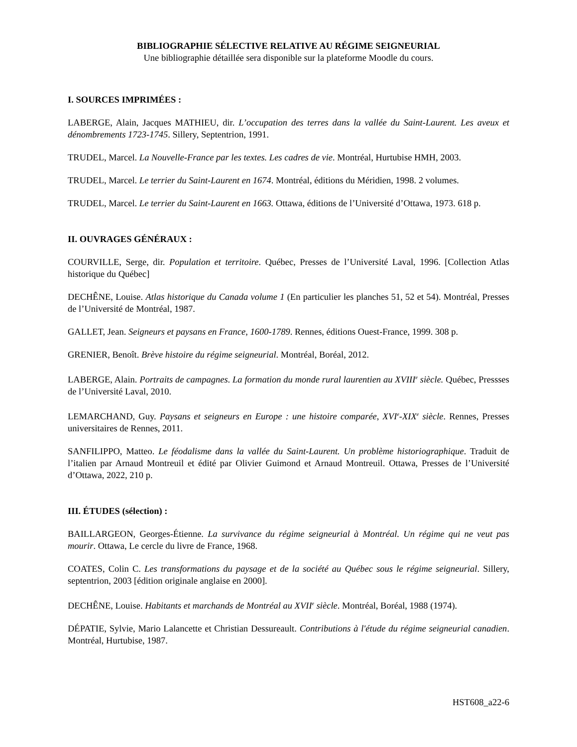BIBLIOGRAPHIE SÉLECTIVE RELATIVE AU RÉGIME SEIGNEURIAL
Une bibliographie détaillée sera disponible sur la plateforme Moodle du cours.
I. SOURCES IMPRIMÉES :
LABERGE, Alain, Jacques MATHIEU, dir. L’occupation des terres dans la vallée du Saint-Laurent. Les aveux et dénombrements 1723-1745. Sillery, Septentrion, 1991.
TRUDEL, Marcel. La Nouvelle-France par les textes. Les cadres de vie. Montréal, Hurtubise HMH, 2003.
TRUDEL, Marcel. Le terrier du Saint-Laurent en 1674. Montréal, éditions du Méridien, 1998. 2 volumes.
TRUDEL, Marcel. Le terrier du Saint-Laurent en 1663. Ottawa, éditions de l’Université d’Ottawa, 1973. 618 p.
II. OUVRAGES GÉNÉRAUX :
COURVILLE, Serge, dir. Population et territoire. Québec, Presses de l’Université Laval, 1996. [Collection Atlas historique du Québec]
DECHÊNE, Louise. Atlas historique du Canada volume 1 (En particulier les planches 51, 52 et 54). Montréal, Presses de l’Université de Montréal, 1987.
GALLET, Jean. Seigneurs et paysans en France, 1600-1789. Rennes, éditions Ouest-France, 1999. 308 p.
GRENIER, Benoît. Brève histoire du régime seigneurial. Montréal, Boréal, 2012.
LABERGE, Alain. Portraits de campagnes. La formation du monde rural laurentien au XVIII<sup>e</sup> siècle. Québec, Pressses de l’Université Laval, 2010.
LEMARCHAND, Guy. Paysans et seigneurs en Europe : une histoire comparée, XVI<sup>e</sup>-XIX<sup>e</sup> siècle. Rennes, Presses universitaires de Rennes, 2011.
SANFILIPPO, Matteo. Le féodalisme dans la vallée du Saint-Laurent. Un problème historiographique. Traduit de l’italien par Arnaud Montreuil et édité par Olivier Guimond et Arnaud Montreuil. Ottawa, Presses de l’Université d’Ottawa, 2022, 210 p.
III. ÉTUDES (sélection) :
BAILLARGEON, Georges-Étienne. La survivance du régime seigneurial à Montréal. Un régime qui ne veut pas mourir. Ottawa, Le cercle du livre de France, 1968.
COATES, Colin C. Les transformations du paysage et de la société au Québec sous le régime seigneurial. Sillery, septentrion, 2003 [édition originale anglaise en 2000].
DECHÊNE, Louise. Habitants et marchands de Montréal au XVII<sup>e</sup> siècle. Montréal, Boréal, 1988 (1974).
DÉPATIE, Sylvie, Mario Lalancette et Christian Dessureault. Contributions à l'étude du régime seigneurial canadien. Montréal, Hurtubise, 1987.
HST608_a22-6